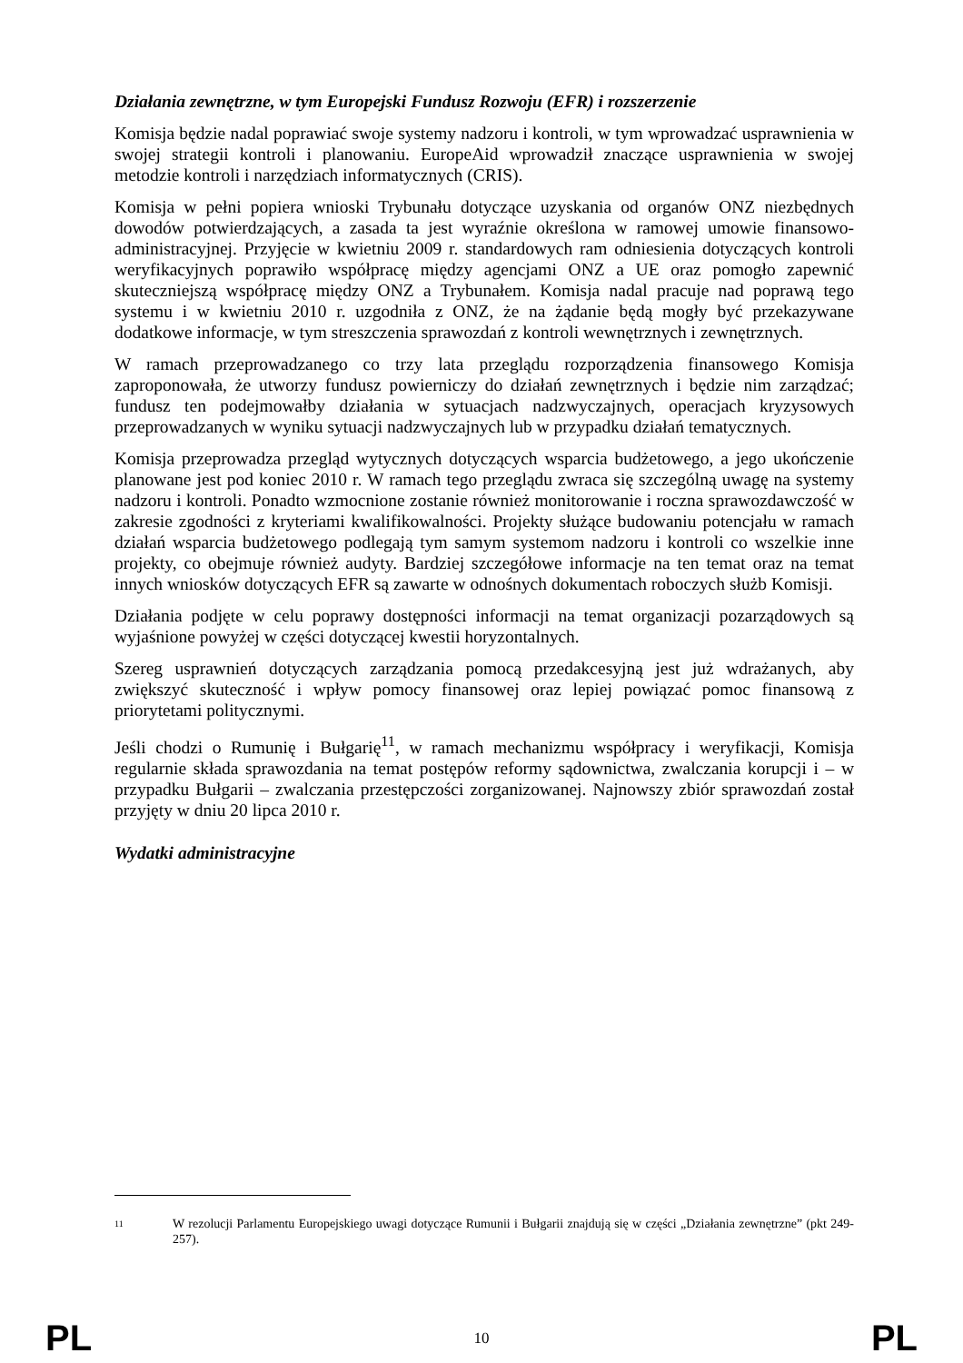Działania zewnętrzne, w tym Europejski Fundusz Rozwoju (EFR) i rozszerzenie
Komisja będzie nadal poprawiać swoje systemy nadzoru i kontroli, w tym wprowadzać usprawnienia w swojej strategii kontroli i planowaniu. EuropeAid wprowadził znaczące usprawnienia w swojej metodzie kontroli i narzędziach informatycznych (CRIS).
Komisja w pełni popiera wnioski Trybunału dotyczące uzyskania od organów ONZ niezbędnych dowodów potwierdzających, a zasada ta jest wyraźnie określona w ramowej umowie finansowo-administracyjnej. Przyjęcie w kwietniu 2009 r. standardowych ram odniesienia dotyczących kontroli weryfikacyjnych poprawiło współpracę między agencjami ONZ a UE oraz pomogło zapewnić skuteczniejszą współpracę między ONZ a Trybunałem. Komisja nadal pracuje nad poprawą tego systemu i w kwietniu 2010 r. uzgodniła z ONZ, że na żądanie będą mogły być przekazywane dodatkowe informacje, w tym streszczenia sprawozdań z kontroli wewnętrznych i zewnętrznych.
W ramach przeprowadzanego co trzy lata przeglądu rozporządzenia finansowego Komisja zaproponowała, że utworzy fundusz powierniczy do działań zewnętrznych i będzie nim zarządzać; fundusz ten podejmowałby działania w sytuacjach nadzwyczajnych, operacjach kryzysowych przeprowadzanych w wyniku sytuacji nadzwyczajnych lub w przypadku działań tematycznych.
Komisja przeprowadza przegląd wytycznych dotyczących wsparcia budżetowego, a jego ukończenie planowane jest pod koniec 2010 r. W ramach tego przeglądu zwraca się szczególną uwagę na systemy nadzoru i kontroli. Ponadto wzmocnione zostanie również monitorowanie i roczna sprawozdawczość w zakresie zgodności z kryteriami kwalifikowalności. Projekty służące budowaniu potencjału w ramach działań wsparcia budżetowego podlegają tym samym systemom nadzoru i kontroli co wszelkie inne projekty, co obejmuje również audyty. Bardziej szczegółowe informacje na ten temat oraz na temat innych wniosków dotyczących EFR są zawarte w odnośnych dokumentach roboczych służb Komisji.
Działania podjęte w celu poprawy dostępności informacji na temat organizacji pozarządowych są wyjaśnione powyżej w części dotyczącej kwestii horyzontalnych.
Szereg usprawnień dotyczących zarządzania pomocą przedakcesyjną jest już wdrażanych, aby zwiększyć skuteczność i wpływ pomocy finansowej oraz lepiej powiązać pomoc finansową z priorytetami politycznymi.
Jeśli chodzi o Rumunię i Bułgarię<sup>11</sup>, w ramach mechanizmu współpracy i weryfikacji, Komisja regularnie składa sprawozdania na temat postępów reformy sądownictwa, zwalczania korupcji i – w przypadku Bułgarii – zwalczania przestępczości zorganizowanej. Najnowszy zbiór sprawozdań został przyjęty w dniu 20 lipca 2010 r.
Wydatki administracyjne
11 W rezolucji Parlamentu Europejskiego uwagi dotyczące Rumunii i Bułgarii znajdują się w części „Działania zewnętrzne” (pkt 249-257).
PL 10 PL